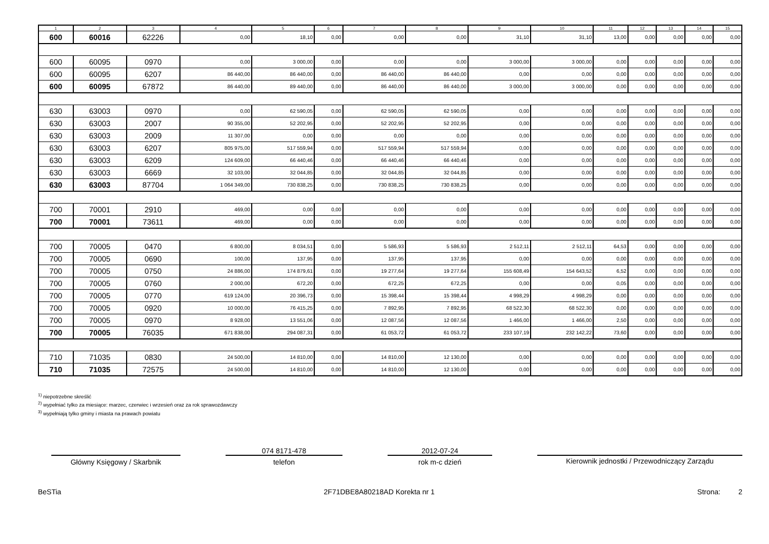| 1 | 2 | 3 | 4 | 5 | 6 | 7 | 8 | 9 | 10 | 11 | 12 | 13 | 14 | 15 |
| --- | --- | --- | --- | --- | --- | --- | --- | --- | --- | --- | --- | --- | --- | --- |
| 600 | 60016 | 62226 | 0,00 | 18,10 | 0,00 | 0,00 | 0,00 | 31,10 | 31,10 | 13,00 | 0,00 | 0,00 | 0,00 | 0,00 |
| 600 | 60095 | 0970 | 0,00 | 3 000,00 | 0,00 | 0,00 | 0,00 | 3 000,00 | 3 000,00 | 0,00 | 0,00 | 0,00 | 0,00 | 0,00 |
| 600 | 60095 | 6207 | 86 440,00 | 86 440,00 | 0,00 | 86 440,00 | 86 440,00 | 0,00 | 0,00 | 0,00 | 0,00 | 0,00 | 0,00 | 0,00 |
| 600 | 60095 | 67872 | 86 440,00 | 89 440,00 | 0,00 | 86 440,00 | 86 440,00 | 3 000,00 | 3 000,00 | 0,00 | 0,00 | 0,00 | 0,00 | 0,00 |
| 630 | 63003 | 0970 | 0,00 | 62 590,05 | 0,00 | 62 590,05 | 62 590,05 | 0,00 | 0,00 | 0,00 | 0,00 | 0,00 | 0,00 | 0,00 |
| 630 | 63003 | 2007 | 90 355,00 | 52 202,95 | 0,00 | 52 202,95 | 52 202,95 | 0,00 | 0,00 | 0,00 | 0,00 | 0,00 | 0,00 | 0,00 |
| 630 | 63003 | 2009 | 11 307,00 | 0,00 | 0,00 | 0,00 | 0,00 | 0,00 | 0,00 | 0,00 | 0,00 | 0,00 | 0,00 | 0,00 |
| 630 | 63003 | 6207 | 805 975,00 | 517 559,94 | 0,00 | 517 559,94 | 517 559,94 | 0,00 | 0,00 | 0,00 | 0,00 | 0,00 | 0,00 | 0,00 |
| 630 | 63003 | 6209 | 124 609,00 | 66 440,46 | 0,00 | 66 440,46 | 66 440,46 | 0,00 | 0,00 | 0,00 | 0,00 | 0,00 | 0,00 | 0,00 |
| 630 | 63003 | 6669 | 32 103,00 | 32 044,85 | 0,00 | 32 044,85 | 32 044,85 | 0,00 | 0,00 | 0,00 | 0,00 | 0,00 | 0,00 | 0,00 |
| 630 | 63003 | 87704 | 1 064 349,00 | 730 838,25 | 0,00 | 730 838,25 | 730 838,25 | 0,00 | 0,00 | 0,00 | 0,00 | 0,00 | 0,00 | 0,00 |
| 700 | 70001 | 2910 | 469,00 | 0,00 | 0,00 | 0,00 | 0,00 | 0,00 | 0,00 | 0,00 | 0,00 | 0,00 | 0,00 | 0,00 |
| 700 | 70001 | 73611 | 469,00 | 0,00 | 0,00 | 0,00 | 0,00 | 0,00 | 0,00 | 0,00 | 0,00 | 0,00 | 0,00 | 0,00 |
| 700 | 70005 | 0470 | 6 800,00 | 8 034,51 | 0,00 | 5 586,93 | 5 586,93 | 2 512,11 | 2 512,11 | 64,53 | 0,00 | 0,00 | 0,00 | 0,00 |
| 700 | 70005 | 0690 | 100,00 | 137,95 | 0,00 | 137,95 | 137,95 | 0,00 | 0,00 | 0,00 | 0,00 | 0,00 | 0,00 | 0,00 |
| 700 | 70005 | 0750 | 24 886,00 | 174 879,61 | 0,00 | 19 277,64 | 19 277,64 | 155 608,49 | 154 643,52 | 6,52 | 0,00 | 0,00 | 0,00 | 0,00 |
| 700 | 70005 | 0760 | 2 000,00 | 672,20 | 0,00 | 672,25 | 672,25 | 0,00 | 0,00 | 0,05 | 0,00 | 0,00 | 0,00 | 0,00 |
| 700 | 70005 | 0770 | 619 124,00 | 20 396,73 | 0,00 | 15 398,44 | 15 398,44 | 4 998,29 | 4 998,29 | 0,00 | 0,00 | 0,00 | 0,00 | 0,00 |
| 700 | 70005 | 0920 | 10 000,00 | 76 415,25 | 0,00 | 7 892,95 | 7 892,95 | 68 522,30 | 68 522,30 | 0,00 | 0,00 | 0,00 | 0,00 | 0,00 |
| 700 | 70005 | 0970 | 8 928,00 | 13 551,06 | 0,00 | 12 087,56 | 12 087,56 | 1 466,00 | 1 466,00 | 2,50 | 0,00 | 0,00 | 0,00 | 0,00 |
| 700 | 70005 | 76035 | 671 838,00 | 294 087,31 | 0,00 | 61 053,72 | 61 053,72 | 233 107,19 | 232 142,22 | 73,60 | 0,00 | 0,00 | 0,00 | 0,00 |
| 710 | 71035 | 0830 | 24 500,00 | 14 810,00 | 0,00 | 14 810,00 | 12 130,00 | 0,00 | 0,00 | 0,00 | 0,00 | 0,00 | 0,00 | 0,00 |
| 710 | 71035 | 72575 | 24 500,00 | 14 810,00 | 0,00 | 14 810,00 | 12 130,00 | 0,00 | 0,00 | 0,00 | 0,00 | 0,00 | 0,00 | 0,00 |
<sup>1)</sup> niepotrzebne skreślić
<sup>2)</sup> wypełniać tylko za miesiące: marzec, czerwiec i wrzesień oraz za rok sprawozdawczy
<sup>3)</sup> wypełniają tylko gminy i miasta na prawach powiatu
Główny Księgowy / Skarbnik
074 8171-478
telefon
2012-07-24
rok m-c dzień
Kierownik jednostki / Przewodniczący Zarządu
BeSTia 2F71DBE8A80218AD Korekta nr 1 Strona: 2